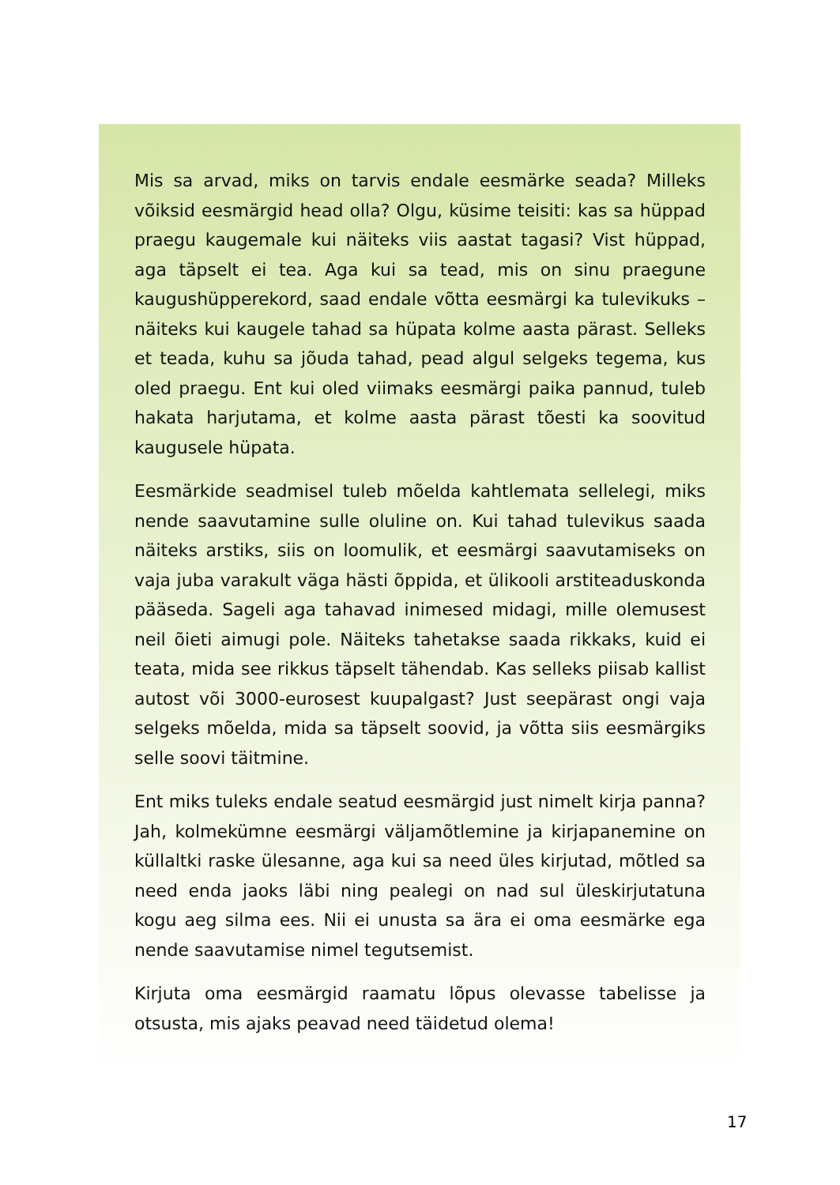Mis sa arvad, miks on tarvis endale eesmärke seada? Milleks võiksid eesmärgid head olla? Olgu, küsime teisiti: kas sa hüppad praegu kaugemale kui näiteks viis aastat tagasi? Vist hüppad, aga täpselt ei tea. Aga kui sa tead, mis on sinu praegune kaugushüpperekord, saad endale võtta eesmärgi ka tulevikuks – näiteks kui kaugele tahad sa hüpata kolme aasta pärast. Selleks et teada, kuhu sa jõuda tahad, pead algul selgeks tegema, kus oled praegu. Ent kui oled viimaks eesmärgi paika pannud, tuleb hakata harjutama, et kolme aasta pärast tõesti ka soovitud kaugusele hüpata.
Eesmärkide seadmisel tuleb mõelda kahtlemata sellelegi, miks nende saavutamine sulle oluline on. Kui tahad tulevikus saada näiteks arstiks, siis on loomulik, et eesmärgi saavutamiseks on vaja juba varakult väga hästi õppida, et ülikooli arstiteaduskonda pääseda. Sageli aga tahavad inimesed midagi, mille olemusest neil õieti aimugi pole. Näiteks tahetakse saada rikkaks, kuid ei teata, mida see rikkus täpselt tähendab. Kas selleks piisab kallist autost või 3000-eurosest kuupalgast? Just seepärast ongi vaja selgeks mõelda, mida sa täpselt soovid, ja võtta siis eesmärgiks selle soovi täitmine.
Ent miks tuleks endale seatud eesmärgid just nimelt kirja panna? Jah, kolmekümne eesmärgi väljamõtlemine ja kirjapanemine on küllaltki raske ülesanne, aga kui sa need üles kirjutad, mõtled sa need enda jaoks läbi ning pealegi on nad sul üleskirjutatuna kogu aeg silma ees. Nii ei unusta sa ära ei oma eesmärke ega nende saavutamise nimel tegutsemist.
Kirjuta oma eesmärgid raamatu lõpus olevasse tabelisse ja otsusta, mis ajaks peavad need täidetud olema!
17